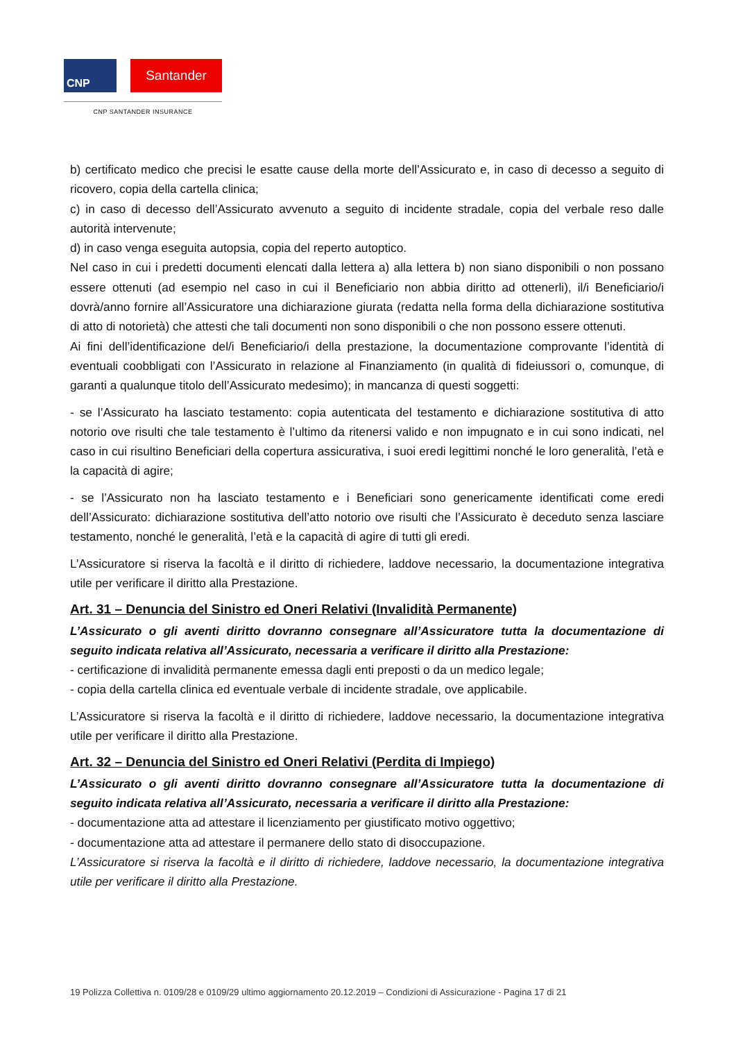CNP
Santander
CNP SANTANDER INSURANCE
b) certificato medico che precisi le esatte cause della morte dell’Assicurato e, in caso di decesso a seguito di ricovero, copia della cartella clinica;
c) in caso di decesso dell’Assicurato avvenuto a seguito di incidente stradale, copia del verbale reso dalle autorità intervenute;
d) in caso venga eseguita autopsia, copia del reperto autoptico.
Nel caso in cui i predetti documenti elencati dalla lettera a) alla lettera b) non siano disponibili o non possano essere ottenuti (ad esempio nel caso in cui il Beneficiario non abbia diritto ad ottenerli), il/i Beneficiario/i dovrà/anno fornire all’Assicuratore una dichiarazione giurata (redatta nella forma della dichiarazione sostitutiva di atto di notorietà) che attesti che tali documenti non sono disponibili o che non possono essere ottenuti.
Ai fini dell’identificazione del/i Beneficiario/i della prestazione, la documentazione comprovante l’identità di eventuali coobbligati con l’Assicurato in relazione al Finanziamento (in qualità di fideiussori o, comunque, di garanti a qualunque titolo dell’Assicurato medesimo); in mancanza di questi soggetti:
- se l’Assicurato ha lasciato testamento: copia autenticata del testamento e dichiarazione sostitutiva di atto notorio ove risulti che tale testamento è l’ultimo da ritenersi valido e non impugnato e in cui sono indicati, nel caso in cui risultino Beneficiari della copertura assicurativa, i suoi eredi legittimi nonché le loro generalità, l’età e la capacità di agire;
- se l’Assicurato non ha lasciato testamento e i Beneficiari sono genericamente identificati come eredi dell’Assicurato: dichiarazione sostitutiva dell’atto notorio ove risulti che l’Assicurato è deceduto senza lasciare testamento, nonché le generalità, l’età e la capacità di agire di tutti gli eredi.
L’Assicuratore si riserva la facoltà e il diritto di richiedere, laddove necessario, la documentazione integrativa utile per verificare il diritto alla Prestazione.
Art. 31 – Denuncia del Sinistro ed Oneri Relativi (Invalidità Permanente)
L’Assicurato o gli aventi diritto dovranno consegnare all’Assicuratore tutta la documentazione di seguito indicata relativa all’Assicurato, necessaria a verificare il diritto alla Prestazione:
- certificazione di invalidità permanente emessa dagli enti preposti o da un medico legale;
- copia della cartella clinica ed eventuale verbale di incidente stradale, ove applicabile.
L’Assicuratore si riserva la facoltà e il diritto di richiedere, laddove necessario, la documentazione integrativa utile per verificare il diritto alla Prestazione.
Art. 32 – Denuncia del Sinistro ed Oneri Relativi (Perdita di Impiego)
L’Assicurato o gli aventi diritto dovranno consegnare all’Assicuratore tutta la documentazione di seguito indicata relativa all’Assicurato, necessaria a verificare il diritto alla Prestazione:
- documentazione atta ad attestare il licenziamento per giustificato motivo oggettivo;
- documentazione atta ad attestare il permanere dello stato di disoccupazione.
L’Assicuratore si riserva la facoltà e il diritto di richiedere, laddove necessario, la documentazione integrativa utile per verificare il diritto alla Prestazione.
19 Polizza Collettiva n. 0109/28 e 0109/29 ultimo aggiornamento 20.12.2019 – Condizioni di Assicurazione - Pagina 17 di 21